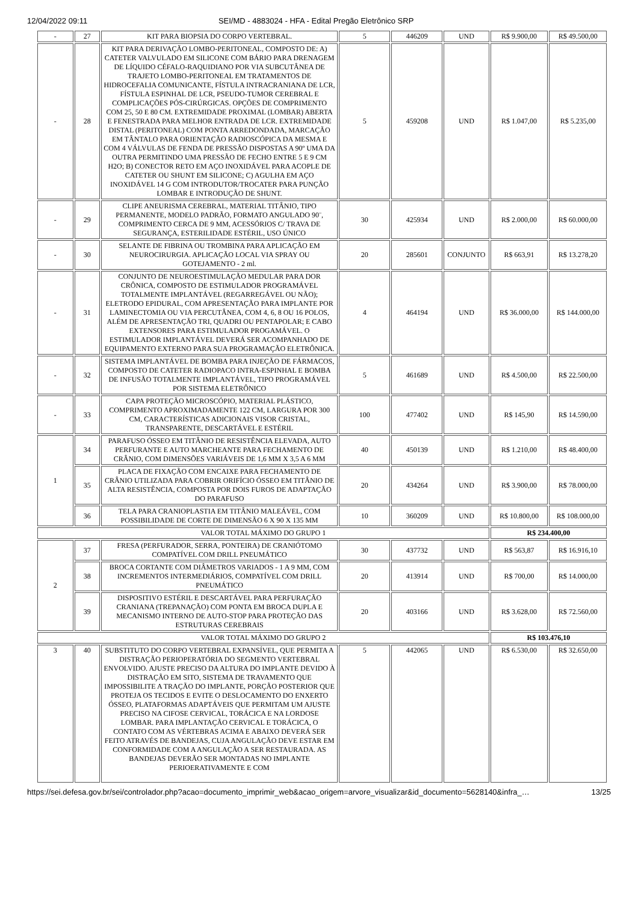12/04/2022 09:11 SEI/MD - 4883024 - HFA - Edital Pregão Eletrônico SRP
| - | 27 | KIT PARA BIOPSIA DO CORPO VERTEBRAL. | 5 | 446209 | UND | R$ 9.900,00 | R$ 49.500,00 |
| - | 28 | KIT PARA DERIVAÇÃO LOMBO-PERITONEAL, COMPOSTO DE: A) CATETER VALVULADO EM SILICONE COM BÁRIO PARA DRENAGEM DE LÍQUIDO CÉFALO-RAQUIDIANO POR VIA SUBCUTÂNEA DE TRAJETO LOMBO-PERITONEAL EM TRATAMENTOS DE HIDROCEFALIA COMUNICANTE, FÍSTULA INTRACRANIANA DE LCR, FÍSTULA ESPINHAL DE LCR, PSEUDO-TUMOR CEREBRAL E COMPLICAÇÕES PÓS-CIRÚRGICAS. OPÇÕES DE COMPRIMENTO COM 25, 50 E 80 CM. EXTREMIDADE PROXIMAL (LOMBAR) ABERTA E FENESTRADA PARA MELHOR ENTRADA DE LCR. EXTREMIDADE DISTAL (PERITONEAL) COM PONTA ARREDONDADA, MARCAÇÃO EM TÂNTALO PARA ORIENTAÇÃO RADIOSCÓPICA DA MESMA E COM 4 VÁLVULAS DE FENDA DE PRESSÃO DISPOSTAS A 90º UMA DA OUTRA PERMITINDO UMA PRESSÃO DE FECHO ENTRE 5 E 9 CM H2O; B) CONECTOR RETO EM AÇO INOXIDÁVEL PARA ACOPLE DE CATETER OU SHUNT EM SILICONE; C) AGULHA EM AÇO INOXIDÁVEL 14 G COM INTRODUTOR/TROCATER PARA PUNÇÃO LOMBAR E INTRODUÇÃO DE SHUNT. | 5 | 459208 | UND | R$ 1.047,00 | R$ 5.235,00 |
| - | 29 | CLIPE ANEURISMA CEREBRAL, MATERIAL TITÂNIO, TIPO PERMANENTE, MODELO PADRÃO, FORMATO ANGULADO 90¨, COMPRIMENTO CERCA DE 9 MM, ACESSÓRIOS C/ TRAVA DE SEGURANÇA, ESTERILIDADE ESTÉRIL, USO ÚNICO | 30 | 425934 | UND | R$ 2.000,00 | R$ 60.000,00 |
| - | 30 | SELANTE DE FIBRINA OU TROMBINA PARA APLICAÇÃO EM NEUROCIRURGIA. APLICAÇÃO LOCAL VIA SPRAY OU GOTEJAMENTO - 2 ml. | 20 | 285601 | CONJUNTO | R$ 663,91 | R$ 13.278,20 |
| - | 31 | CONJUNTO DE NEUROESTIMULAÇÃO MEDULAR PARA DOR CRÔNICA, COMPOSTO DE ESTIMULADOR PROGRAMÁVEL TOTALMENTE IMPLANTÁVEL (REGARREGÁVEL OU NÃO); ELETRODO EPIDURAL, COM APRESENTAÇÃO PARA IMPLANTE POR LAMINECTOMIA OU VIA PERCUTÂNEA, COM 4, 6, 8 OU 16 POLOS, ALÉM DE APRESENTAÇÃO TRI, QUADRI OU PENTAPOLAR; E CABO EXTENSORES PARA ESTIMULADOR PROGAMÁVEL. O ESTIMULADOR IMPLANTÁVEL DEVERÁ SER ACOMPANHADO DE EQUIPAMENTO EXTERNO PARA SUA PROGRAMAÇÃO ELETRÔNICA. | 4 | 464194 | UND | R$ 36.000,00 | R$ 144.000,00 |
| - | 32 | SISTEMA IMPLANTÁVEL DE BOMBA PARA INJEÇÃO DE FÁRMACOS, COMPOSTO DE CATETER RADIOPACO INTRA-ESPINHAL E BOMBA DE INFUSÃO TOTALMENTE IMPLANTÁVEL, TIPO PROGRAMÁVEL POR SISTEMA ELETRÔNICO | 5 | 461689 | UND | R$ 4.500,00 | R$ 22.500,00 |
| - | 33 | CAPA PROTEÇÃO MICROSCÓPIO, MATERIAL PLÁSTICO, COMPRIMENTO APROXIMADAMENTE 122 CM, LARGURA POR 300 CM, CARACTERÍSTICAS ADICIONAIS VISOR CRISTAL, TRANSPARENTE, DESCARTÁVEL E ESTÉRIL | 100 | 477402 | UND | R$ 145,90 | R$ 14.590,00 |
| 1 | 34 | PARAFUSO ÓSSEO EM TITÂNIO DE RESISTÊNCIA ELEVADA, AUTO PERFURANTE E AUTO MARCHEANTE PARA FECHAMENTO DE CRÂNIO, COM DIMENSÕES VARIÁVEIS DE 1,6 MM X 3,5 A 6 MM | 40 | 450139 | UND | R$ 1.210,00 | R$ 48.400,00 |
| | 35 | PLACA DE FIXAÇÃO COM ENCAIXE PARA FECHAMENTO DE CRÂNIO UTILIZADA PARA COBRIR ORIFÍCIO ÓSSEO EM TITÂNIO DE ALTA RESISTÊNCIA, COMPOSTA POR DOIS FUROS DE ADAPTAÇÃO DO PARAFUSO | 20 | 434264 | UND | R$ 3.900,00 | R$ 78.000,00 |
| | 36 | TELA PARA CRANIOPLASTIA EM TITÂNIO MALEÁVEL, COM POSSIBILIDADE DE CORTE DE DIMENSÃO 6 X 90 X 135 MM | 10 | 360209 | UND | R$ 10.800,00 | R$ 108.000,00 |
| VALOR TOTAL MÁXIMO DO GRUPO 1 | | | | | | R$ 234.400,00 | |
| 2 | 37 | FRESA (PERFURADOR, SERRA, PONTEIRA) DE CRANIÓTOMO COMPATÍVEL COM DRILL PNEUMÁTICO | 30 | 437732 | UND | R$ 563,87 | R$ 16.916,10 |
| | 38 | BROCA CORTANTE COM DIÂMETROS VARIADOS - 1 A 9 MM, COM INCREMENTOS INTERMEDIÁRIOS, COMPATÍVEL COM DRILL PNEUMÁTICO | 20 | 413914 | UND | R$ 700,00 | R$ 14.000,00 |
| | 39 | DISPOSITIVO ESTÉRIL E DESCARTÁVEL PARA PERFURAÇÃO CRANIANA (TREPANAÇÃO) COM PONTA EM BROCA DUPLA E MECANISMO INTERNO DE AUTO-STOP PARA PROTEÇÃO DAS ESTRUTURAS CEREBRAIS | 20 | 403166 | UND | R$ 3.628,00 | R$ 72.560,00 |
| VALOR TOTAL MÁXIMO DO GRUPO 2 | | | | | | R$ 103.476,10 | |
| 3 | 40 | SUBSTITUTO DO CORPO VERTEBRAL EXPANSÍVEL, QUE PERMITA A DISTRAÇÃO PERIOPERATÓRIA DO SEGMENTO VERTEBRAL ENVOLVIDO. AJUSTE PRECISO DA ALTURA DO IMPLANTE DEVIDO À DISTRAÇÃO EM SITO, SISTEMA DE TRAVAMENTO QUE IMPOSSIBILITE A TRAÇÃO DO IMPLANTE, PORÇÃO POSTERIOR QUE PROTEJA OS TECIDOS E EVITE O DESLOCAMENTO DO ENXERTO ÓSSEO, PLATAFORMAS ADAPTÁVEIS QUE PERMITAM UM AJUSTE PRECISO NA CIFOSE CERVICAL, TORÁCICA E NA LORDOSE LOMBAR. PARA IMPLANTAÇÃO CERVICAL E TORÁCICA, O CONTATO COM AS VÉRTEBRAS ACIMA E ABAIXO DEVERÁ SER FEITO ATRAVÉS DE BANDEJAS, CUJA ANGULAÇÃO DEVE ESTAR EM CONFORMIDADE COM A ANGULAÇÃO A SER RESTAURADA. AS BANDEJAS DEVERÃO SER MONTADAS NO IMPLANTE PERIOERATIVAMENTE E COM | 5 | 442065 | UND | R$ 6.530,00 | R$ 32.650,00 |
https://sei.defesa.gov.br/sei/controlador.php?acao=documento_imprimir_web&acao_origem=arvore_visualizar&id_documento=5628140&infra_… 13/25